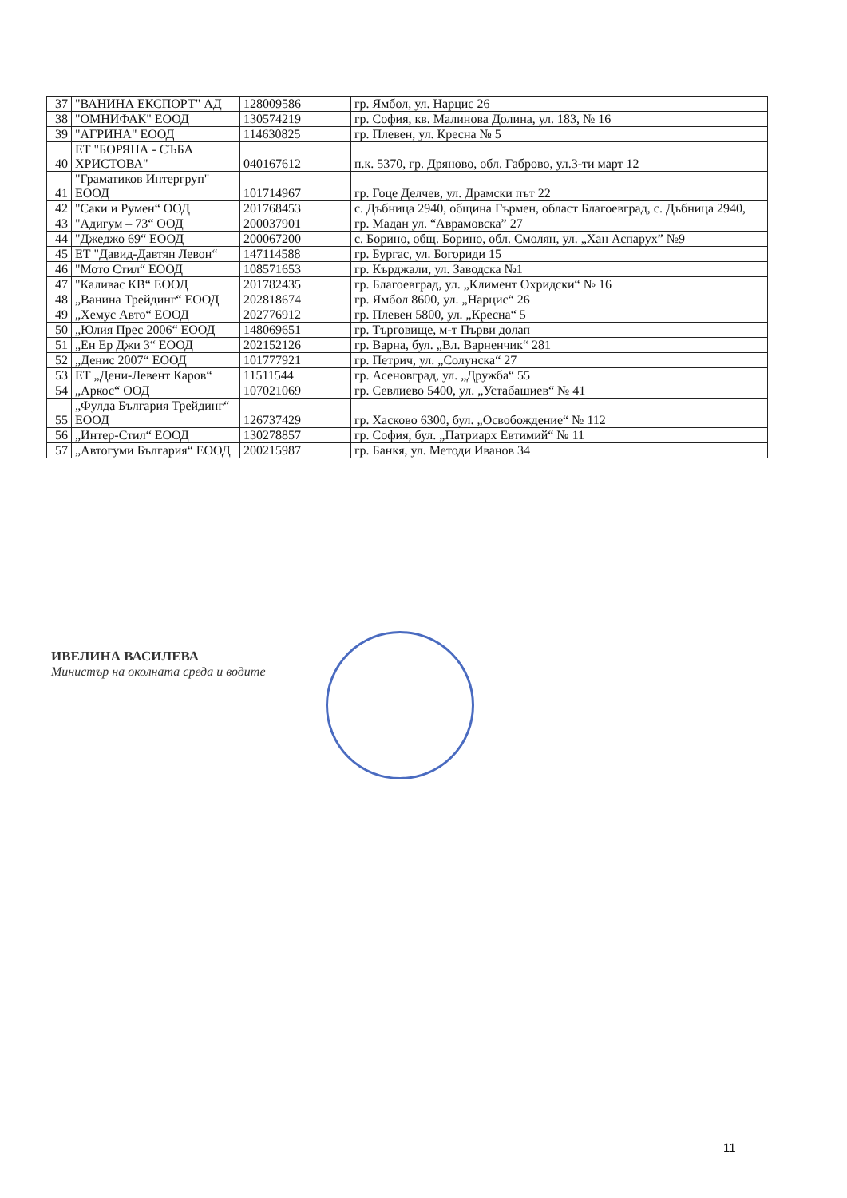| 37 | "ВАНИНА ЕКСПОРТ" АД | 128009586 | гр. Ямбол, ул. Нарцис 26 |
| 38 | "ОМНИФАК" ЕООД | 130574219 | гр. София, кв. Малинова Долина, ул. 183, № 16 |
| 39 | "АГРИНА" ЕООД | 114630825 | гр. Плевен, ул. Кресна № 5 |
| 40 | ЕТ "БОРЯНА - СЪБА ХРИСТОВА" | 040167612 | п.к. 5370, гр. Дряново, обл. Габрово, ул.3-ти март 12 |
| 41 | "Граматиков Интергруп" ЕООД | 101714967 | гр. Гоце Делчев, ул. Драмски път 22 |
| 42 | "Саки и Румен“ ООД | 201768453 | с. Дъбница 2940, община Гърмен, област Благоевград, с. Дъбница 2940, |
| 43 | "Адигум – 73“ ООД | 200037901 | гр. Мадан ул. “Аврамовска” 27 |
| 44 | "Джеджо 69“ ЕООД | 200067200 | с. Борино, общ. Борино, обл. Смолян, ул. „Хан Аспарух” №9 |
| 45 | ЕТ "Давид-Давтян Левон“ | 147114588 | гр. Бургас, ул. Богориди 15 |
| 46 | "Мото Стил“ ЕООД | 108571653 | гр. Кърджали, ул. Заводска №1 |
| 47 | "Каливас КВ“ ЕООД | 201782435 | гр. Благоевград, ул. „Климент Охридски“ № 16 |
| 48 | „Ванина Трейдинг“ ЕООД | 202818674 | гр. Ямбол 8600, ул. „Нарцис“ 26 |
| 49 | „Хемус Авто“ ЕООД | 202776912 | гр. Плевен 5800, ул. „Кресна“ 5 |
| 50 | „Юлия Прес 2006“ ЕООД | 148069651 | гр. Търговище, м-т Първи долап |
| 51 | „Ен Ер Джи 3“ ЕООД | 202152126 | гр. Варна, бул. „Вл. Варненчик“ 281 |
| 52 | „Денис 2007“ ЕООД | 101777921 | гр. Петрич, ул. „Солунска“ 27 |
| 53 | ЕТ „Дени-Левент Каров“ | 11511544 | гр. Асеновград, ул. „Дружба“ 55 |
| 54 | „Аркос“ ООД | 107021069 | гр. Севлиево 5400, ул. „Устабашиев“ № 41 |
| 55 | „Фулда България Трейдинг“ ЕООД | 126737429 | гр. Хасково 6300, бул. „Освобождение“ № 112 |
| 56 | „Интер-Стил“ ЕООД | 130278857 | гр. София, бул. „Патриарх Евтимий“ № 11 |
| 57 | „Автогуми България“ ЕООД | 200215987 | гр. Банкя, ул. Методи Иванов 34 |
ИВЕЛИНА ВАСИЛЕВА
Министър на околната среда и водите
11